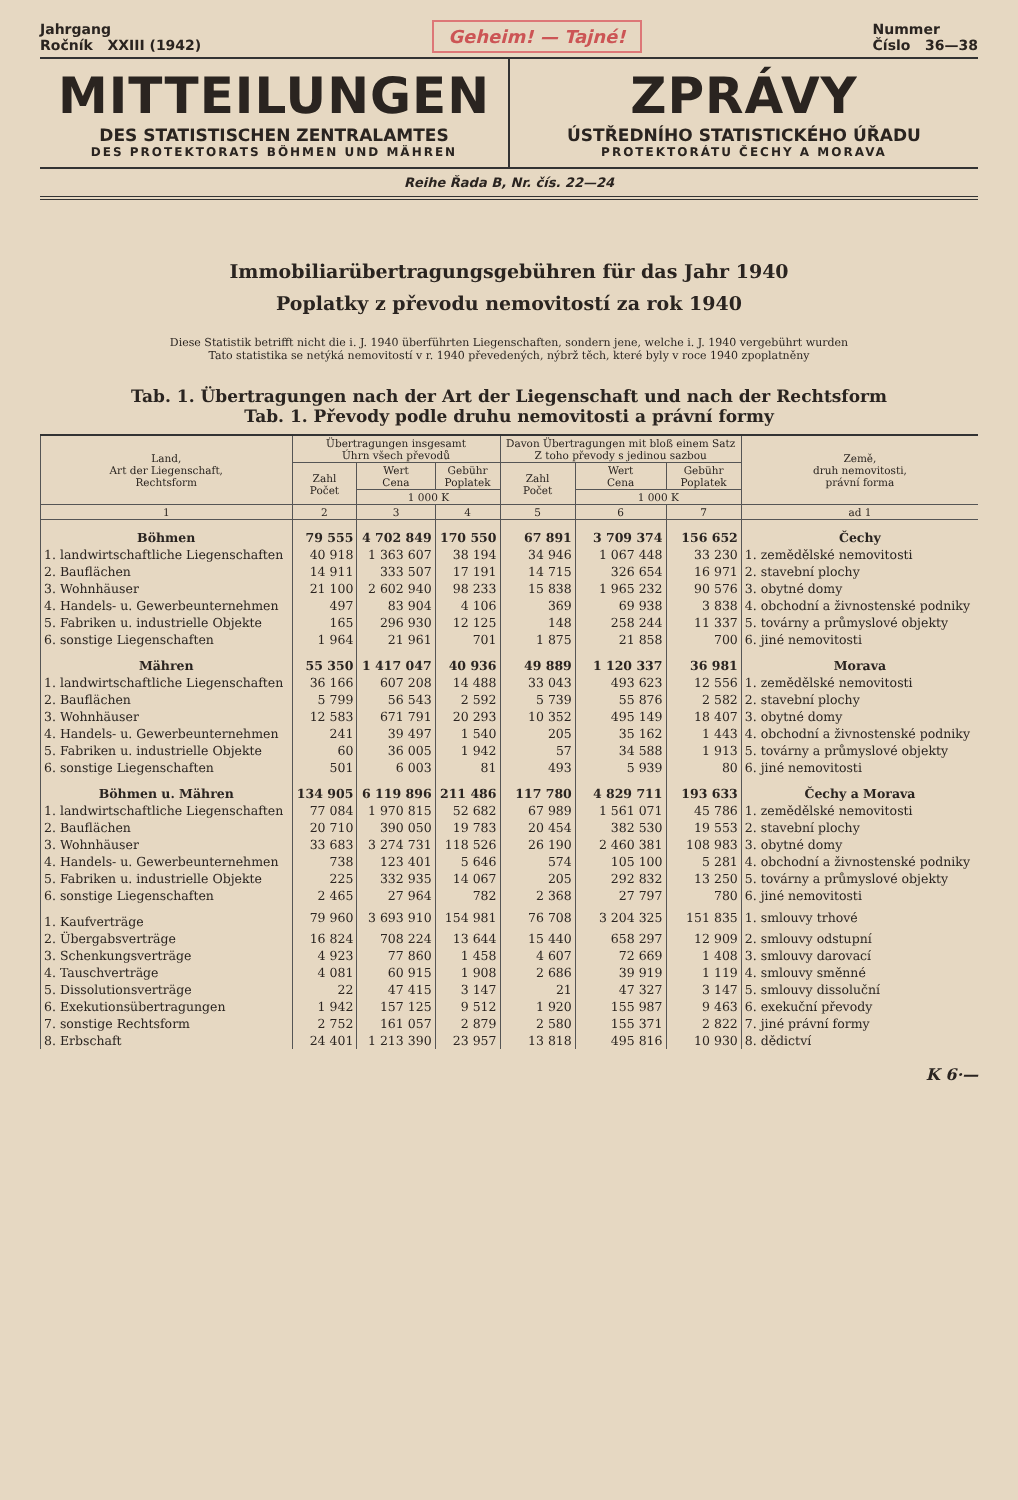Jahrgang
Ročník XXIII (1942) Geheim! — Tajné! Nummer
Číslo 36—38
MITTEILUNGEN
DES STATISTISCHEN ZENTRALAMTES
DES PROTEKTORATS BÖHMEN UND MÄHREN
ZPRÁVY
ÚSTŘEDNÍHO STATISTICKÉHO ÚŘADU
PROTEKTORÁTU ČECHY A MORAVA
Reihe Řada B, Nr. čís. 22—24
Immobiliarübertragungsgebühren für das Jahr 1940
Poplatky z převodu nemovitostí za rok 1940
Diese Statistik betrifft nicht die i. J. 1940 überführten Liegenschaften, sondern jene, welche i. J. 1940 vergebührt wurden
Tato statistika se netýká nemovitostí v r. 1940 převedených, nýbrž těch, které byly v roce 1940 zpoplatněny
Tab. 1. Übertragungen nach der Art der Liegenschaft und nach der Rechtsform
Tab. 1. Převody podle druhu nemovitosti a právní formy
| Land, Art der Liegenschaft, Rechtsform | Übertragungen insgesamt Úhrn všech převodů | | | Davon Übertragungen mit bloß einem Satz Z toho převody s jedinou sazbou | | | Země, druh nemovitosti, právní forma |
| --- | --- | --- | --- | --- | --- | --- | --- |
| | Zahl Počet | Wert Cena | Gebühr Poplatek | Zahl Počet | Wert Cena | Gebühr Poplatek | |
| | | 1 000 K | | | 1 000 K | | |
| 1 | 2 | 3 | 4 | 5 | 6 | 7 | ad 1 |
| Böhmen | 79 555 | 4 702 849 | 170 550 | 67 891 | 3 709 374 | 156 652 | Čechy |
| 1. landwirtschaftliche Liegenschaften | 40 918 | 1 363 607 | 38 194 | 34 946 | 1 067 448 | 33 230 | 1. zemědělské nemovitosti |
| 2. Bauflächen | 14 911 | 333 507 | 17 191 | 14 715 | 326 654 | 16 971 | 2. stavební plochy |
| 3. Wohnhäuser | 21 100 | 2 602 940 | 98 233 | 15 838 | 1 965 232 | 90 576 | 3. obytné domy |
| 4. Handels- u. Gewerbeunternehmen | 497 | 83 904 | 4 106 | 369 | 69 938 | 3 838 | 4. obchodní a živnostenské podniky |
| 5. Fabriken u. industrielle Objekte | 165 | 296 930 | 12 125 | 148 | 258 244 | 11 337 | 5. továrny a průmyslové objekty |
| 6. sonstige Liegenschaften | 1 964 | 21 961 | 701 | 1 875 | 21 858 | 700 | 6. jiné nemovitosti |
| Mähren | 55 350 | 1 417 047 | 40 936 | 49 889 | 1 120 337 | 36 981 | Morava |
| 1. landwirtschaftliche Liegenschaften | 36 166 | 607 208 | 14 488 | 33 043 | 493 623 | 12 556 | 1. zemědělské nemovitosti |
| 2. Bauflächen | 5 799 | 56 543 | 2 592 | 5 739 | 55 876 | 2 582 | 2. stavební plochy |
| 3. Wohnhäuser | 12 583 | 671 791 | 20 293 | 10 352 | 495 149 | 18 407 | 3. obytné domy |
| 4. Handels- u. Gewerbeunternehmen | 241 | 39 497 | 1 540 | 205 | 35 162 | 1 443 | 4. obchodní a živnostenské podniky |
| 5. Fabriken u. industrielle Objekte | 60 | 36 005 | 1 942 | 57 | 34 588 | 1 913 | 5. továrny a průmyslové objekty |
| 6. sonstige Liegenschaften | 501 | 6 003 | 81 | 493 | 5 939 | 80 | 6. jiné nemovitosti |
| Böhmen u. Mähren | 134 905 | 6 119 896 | 211 486 | 117 780 | 4 829 711 | 193 633 | Čechy a Morava |
| 1. landwirtschaftliche Liegenschaften | 77 084 | 1 970 815 | 52 682 | 67 989 | 1 561 071 | 45 786 | 1. zemědělské nemovitosti |
| 2. Bauflächen | 20 710 | 390 050 | 19 783 | 20 454 | 382 530 | 19 553 | 2. stavební plochy |
| 3. Wohnhäuser | 33 683 | 3 274 731 | 118 526 | 26 190 | 2 460 381 | 108 983 | 3. obytné domy |
| 4. Handels- u. Gewerbeunternehmen | 738 | 123 401 | 5 646 | 574 | 105 100 | 5 281 | 4. obchodní a živnostenské podniky |
| 5. Fabriken u. industrielle Objekte | 225 | 332 935 | 14 067 | 205 | 292 832 | 13 250 | 5. továrny a průmyslové objekty |
| 6. sonstige Liegenschaften | 2 465 | 27 964 | 782 | 2 368 | 27 797 | 780 | 6. jiné nemovitosti |
| 1. Kaufverträge | 79 960 | 3 693 910 | 154 981 | 76 708 | 3 204 325 | 151 835 | 1. smlouvy trhové |
| 2. Übergabsverträge | 16 824 | 708 224 | 13 644 | 15 440 | 658 297 | 12 909 | 2. smlouvy odstupní |
| 3. Schenkungsverträge | 4 923 | 77 860 | 1 458 | 4 607 | 72 669 | 1 408 | 3. smlouvy darovací |
| 4. Tauschverträge | 4 081 | 60 915 | 1 908 | 2 686 | 39 919 | 1 119 | 4. smlouvy směnné |
| 5. Dissolutionsverträge | 22 | 47 415 | 3 147 | 21 | 47 327 | 3 147 | 5. smlouvy dissoluční |
| 6. Exekutionsübertragungen | 1 942 | 157 125 | 9 512 | 1 920 | 155 987 | 9 463 | 6. exekuční převody |
| 7. sonstige Rechtsform | 2 752 | 161 057 | 2 879 | 2 580 | 155 371 | 2 822 | 7. jiné právní formy |
| 8. Erbschaft | 24 401 | 1 213 390 | 23 957 | 13 818 | 495 816 | 10 930 | 8. dědictví |
K 6·—